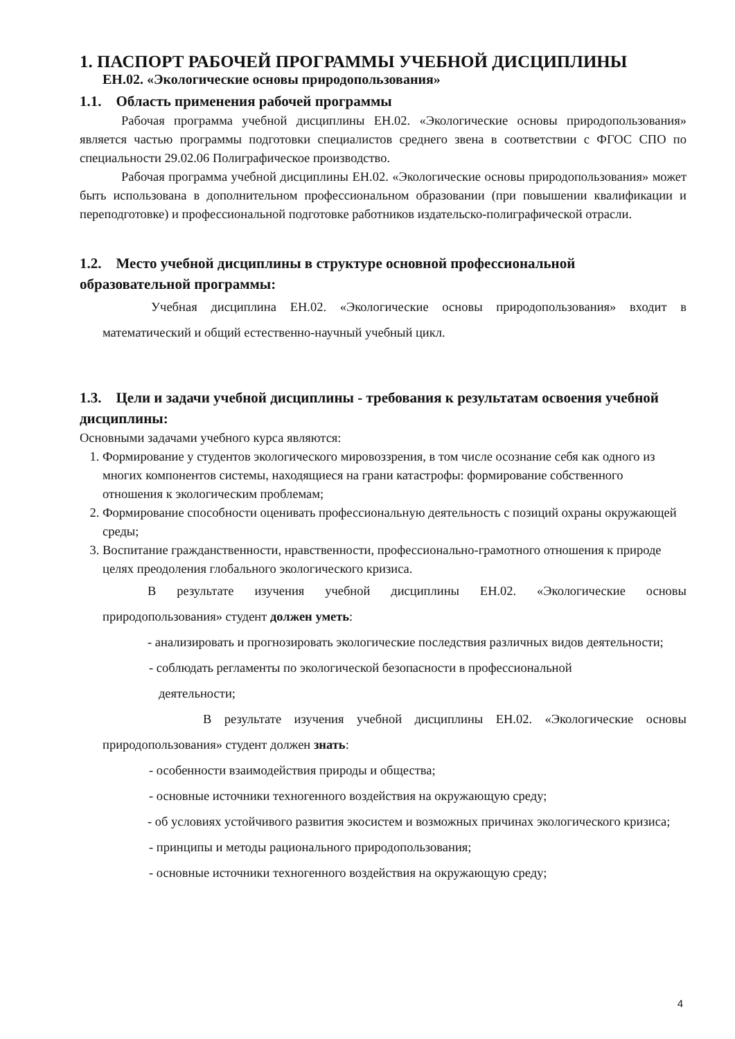1. ПАСПОРТ РАБОЧЕЙ ПРОГРАММЫ УЧЕБНОЙ ДИСЦИПЛИНЫ
ЕН.02. «Экологические основы природопользования»
1.1. Область применения рабочей программы
Рабочая программа учебной дисциплины ЕН.02. «Экологические основы природопользования» является частью программы подготовки специалистов среднего звена в соответствии с ФГОС СПО по специальности 29.02.06 Полиграфическое производство.
Рабочая программа учебной дисциплины ЕН.02. «Экологические основы природопользования» может быть использована в дополнительном профессиональном образовании (при повышении квалификации и переподготовке) и профессиональной подготовке работников издательско-полиграфической отрасли.
1.2. Место учебной дисциплины в структуре основной профессиональной образовательной программы:
Учебная дисциплина ЕН.02. «Экологические основы природопользования» входит в математический и общий естественно-научный учебный цикл.
1.3. Цели и задачи учебной дисциплины - требования к результатам освоения учебной дисциплины:
Основными задачами учебного курса являются:
1. Формирование у студентов экологического мировоззрения, в том числе осознание себя как одного из многих компонентов системы, находящиеся на грани катастрофы: формирование собственного отношения к экологическим проблемам;
2. Формирование способности оценивать профессиональную деятельность с позиций охраны окружающей среды;
3. Воспитание гражданственности, нравственности, профессионально-грамотного отношения к природе целях преодоления глобального экологического кризиса.
В результате изучения учебной дисциплины ЕН.02. «Экологические основы природопользования» студент должен уметь:
- анализировать и прогнозировать экологические последствия различных видов деятельности;
- соблюдать регламенты по экологической безопасности в профессиональной
деятельности;
В результате изучения учебной дисциплины ЕН.02. «Экологические основы природопользования» студент должен знать:
- особенности взаимодействия природы и общества;
- основные источники техногенного воздействия на окружающую среду;
- об условиях устойчивого развития экосистем и возможных причинах экологического кризиса;
- принципы и методы рационального природопользования;
- основные источники техногенного воздействия на окружающую среду;
4